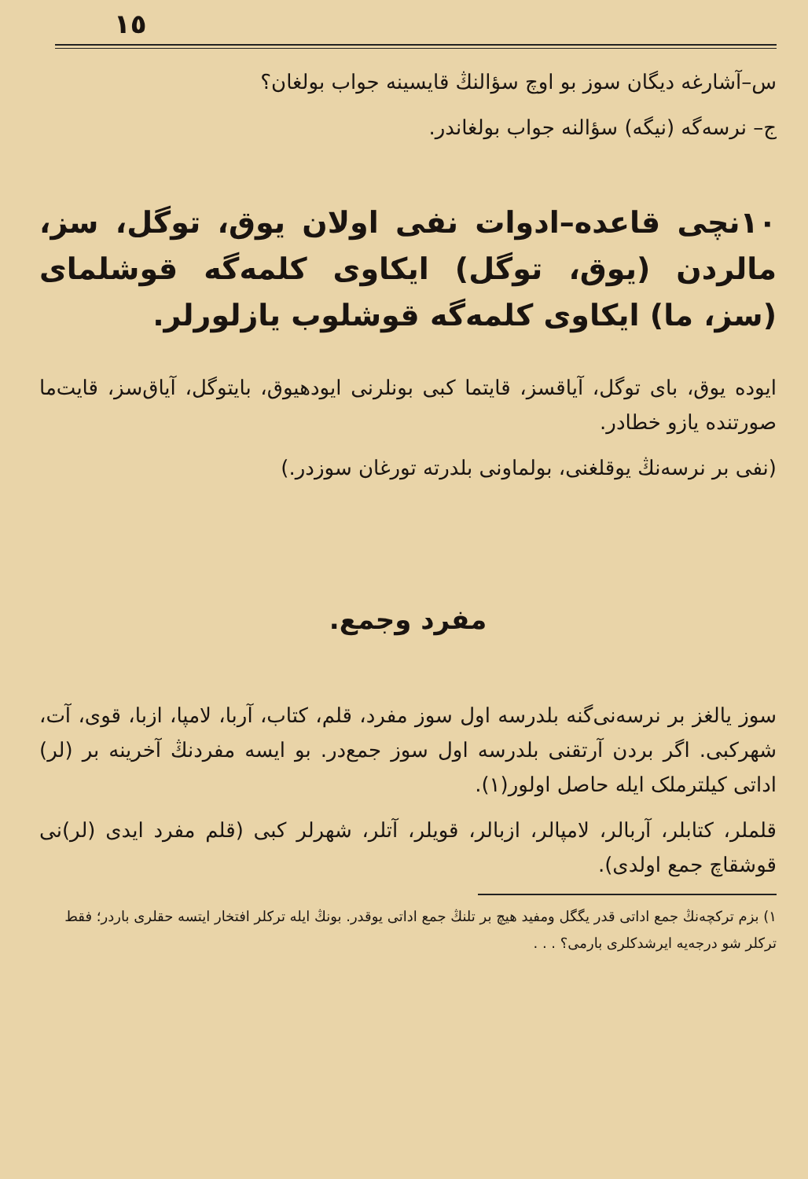١٥
س–آشارغه دیگان سوز بو اوچ سؤالنڭ قایسینه جواب بولغان؟
ج– نرسه‌گه (نیگه) سؤالنه جواب بولغاندر.
۱۰نچی قاعده–ادوات نفی اولان یوق، توگل، سز، مالردن (یوق، توگل) ایکاوی کلمه‌گه قوشلمای (سز، ما) ایکاوی کلمه‌گه قوشلوب یازلورلر.
ایوده یوق، بای توگل، آیاقسز، قایتما کبی بونلرنی ایودهیوق، بایتوگل، آیاق‌سز، قایت‌ما صورتنده یازو خطادر.
(نفی بر نرسه‌نڭ یوقلغنی، بولماونی بلدرته تورغان سوزدر.)
مفرد وجمع.
سوز یالغز بر نرسه‌نی‌گنه بلدرسه اول سوز مفرد، قلم، کتاب، آربا، لامپا، ازبا، قوی، آت، شهرکبی. اگر بردن آرتقنی بلدرسه اول سوز جمع‌در. بو ایسه مفردنڭ آخرینه بر (لر) اداتی کیلترملک ایله حاصل اولور(۱).
قلملر، کتابلر، آربالر، لامپالر، ازبالر، قویلر، آتلر، شهرلر کبی (قلم مفرد ایدی (لر)نی قوشقاچ جمع اولدی).
۱) بزم ترکچه‌نڭ جمع اداتی قدر یگگل ومفید هیچ بر تلنڭ جمع اداتی یوقدر. بونڭ ایله ترکلر افتخار ایتسه حقلری باردر؛ فقط ترکلر شو درجه‌یه ایرشدکلری بارمی؟ . . .